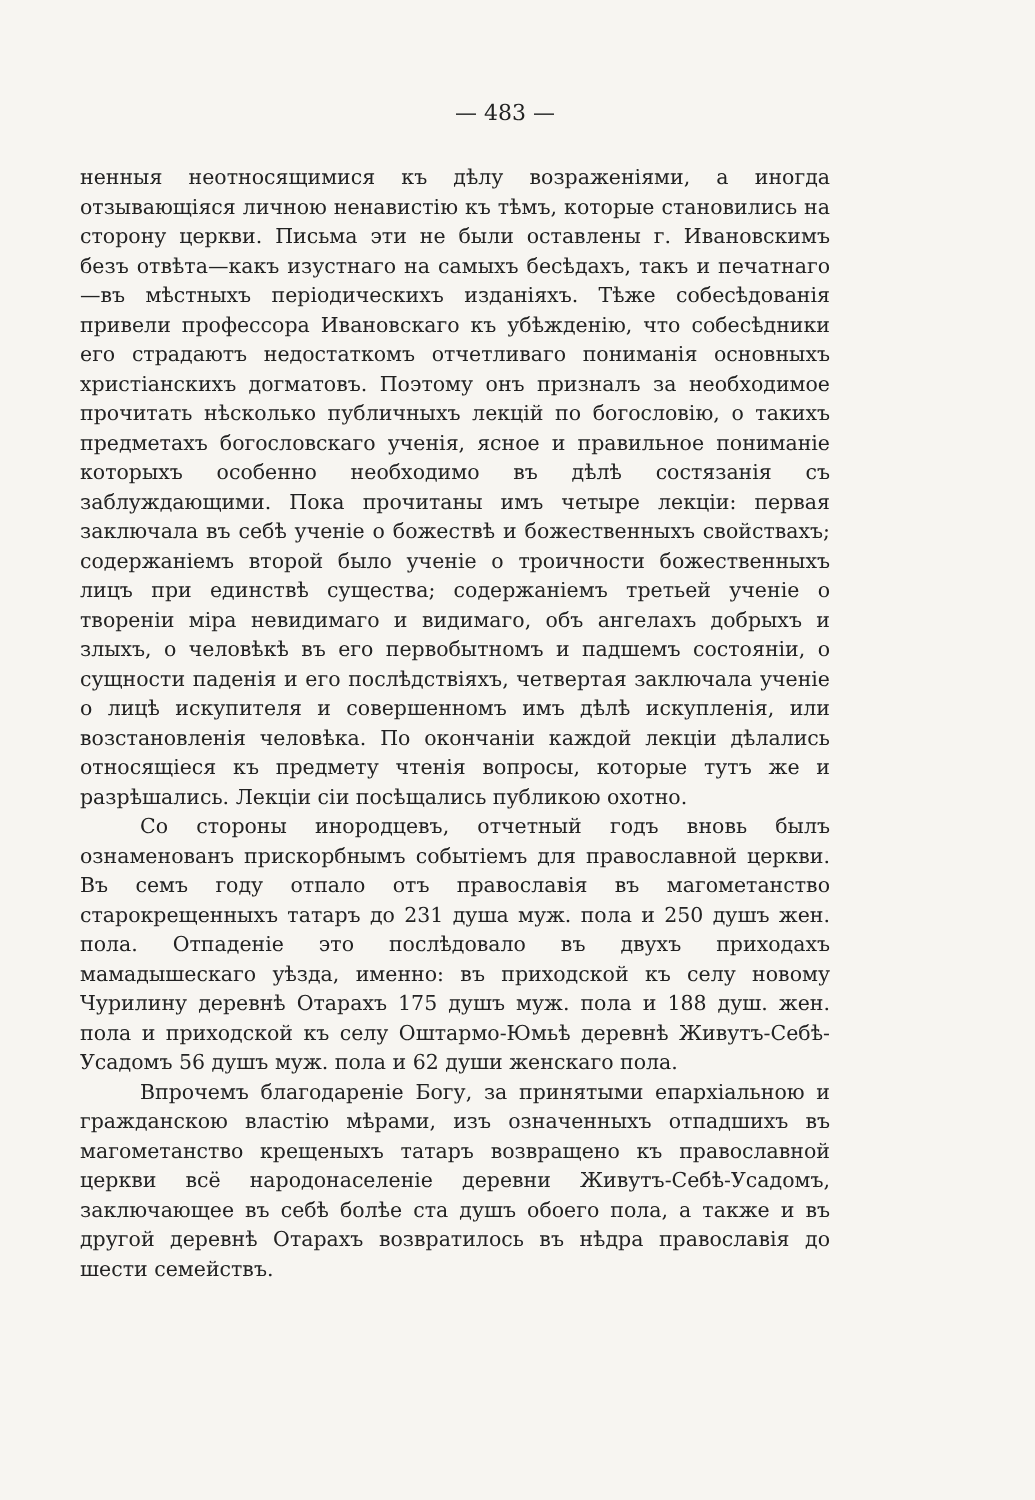— 483 —
ненныя неотносящимися къ дѣлу возраженіями, а иногда отзывающіяся личною ненавистію къ тѣмъ, которые становились на сторону церкви. Письма эти не были оставлены г. Ивановскимъ безъ отвѣта—какъ изустнаго на самыхъ бесѣдахъ, такъ и печатнаго—въ мѣстныхъ періодическихъ изданіяхъ. Тѣже собесѣдованія привели профессора Ивановскаго къ убѣжденію, что собесѣдники его страдаютъ недостаткомъ отчетливаго пониманія основныхъ христіанскихъ догматовъ. Поэтому онъ призналъ за необходимое прочитать нѣсколько публичныхъ лекцій по богословію, о такихъ предметахъ богословскаго ученія, ясное и правильное пониманіе которыхъ особенно необходимо въ дѣлѣ состязанія съ заблуждающими. Пока прочитаны имъ четыре лекціи: первая заключала въ себѣ ученіе о божествѣ и божественныхъ свойствахъ; содержаніемъ второй было ученіе о троичности божественныхъ лицъ при единствѣ существа; содержаніемъ третьей ученіе о твореніи міра невидимаго и видимаго, объ ангелахъ добрыхъ и злыхъ, о человѣкѣ въ его первобытномъ и падшемъ состояніи, о сущности паденія и его послѣдствіяхъ, четвертая заключала ученіе о лицѣ искупителя и совершенномъ имъ дѣлѣ искупленія, или возстановленія человѣка. По окончаніи каждой лекціи дѣлались относящіеся къ предмету чтенія вопросы, которые тутъ же и разрѣшались. Лекціи сіи посѣщались публикою охотно.
Со стороны инородцевъ, отчетный годъ вновь былъ ознаменованъ прискорбнымъ событіемъ для православной церкви. Въ семъ году отпало отъ православія въ магометанство старокрещенныхъ татаръ до 231 душа муж. пола и 250 душъ жен. пола. Отпаденіе это послѣдовало въ двухъ приходахъ мамадышескаго уѣзда, именно: въ приходской къ селу новому Чурилину деревнѣ Отарахъ 175 душъ муж. пола и 188 душ. жен. пола и приходской къ селу Оштармо-Юмьѣ деревнѣ Живутъ-Себѣ-Усадомъ 56 душъ муж. пола и 62 души женскаго пола.
Впрочемъ благодареніе Богу, за принятыми епархіальною и гражданскою властію мѣрами, изъ означенныхъ отпадшихъ въ магометанство крещеныхъ татаръ возвращено къ православной церкви всё народонаселеніе деревни Живутъ-Себѣ-Усадомъ, заключающее въ себѣ болѣе ста душъ обоего пола, а также и въ другой деревнѣ Отарахъ возвратилось въ нѣдра православія до шести семействъ.